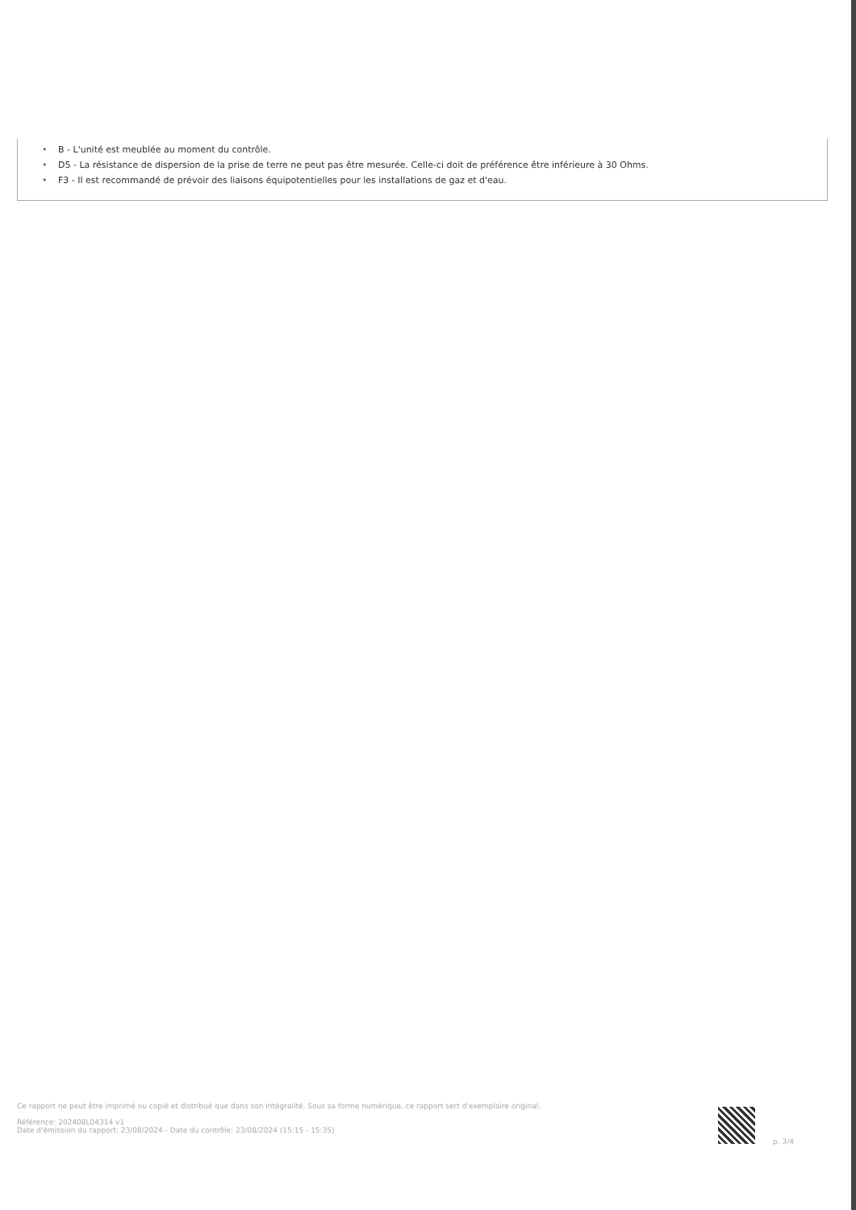• B - L'unité est meublée au moment du contrôle.
• D5 - La résistance de dispersion de la prise de terre ne peut pas être mesurée. Celle-ci doit de préférence être inférieure à 30 Ohms.
• F3 - Il est recommandé de prévoir des liaisons équipotentielles pour les installations de gaz et d'eau.
Ce rapport ne peut être imprimé ou copié et distribué que dans son intégralité. Sous sa forme numérique, ce rapport sert d'exemplaire original.
Référence: 202408L04314 v1
Date d'émission du rapport: 23/08/2024 - Date du contrôle: 23/08/2024 (15:15 - 15:35)
p. 3/4